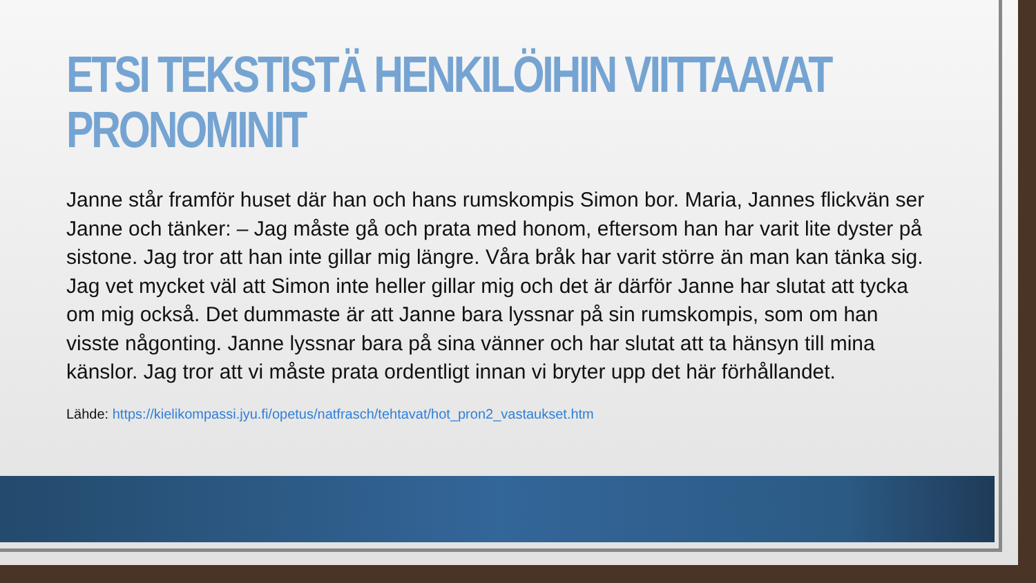ETSI TEKSTISTÄ HENKILÖIHIN VIITTAAVAT PRONOMINIT
Janne står framför huset där han och hans rumskompis Simon bor. Maria, Jannes flickvän ser Janne och tänker: – Jag måste gå och prata med honom, eftersom han har varit lite dyster på sistone. Jag tror att han inte gillar mig längre. Våra bråk har varit större än man kan tänka sig. Jag vet mycket väl att Simon inte heller gillar mig och det är därför Janne har slutat att tycka om mig också. Det dummaste är att Janne bara lyssnar på sin rumskompis, som om han visste någonting. Janne lyssnar bara på sina vänner och har slutat att ta hänsyn till mina känslor. Jag tror att vi måste prata ordentligt innan vi bryter upp det här förhållandet.
Lähde: https://kielikompassi.jyu.fi/opetus/natfrasch/tehtavat/hot_pron2_vastaukset.htm